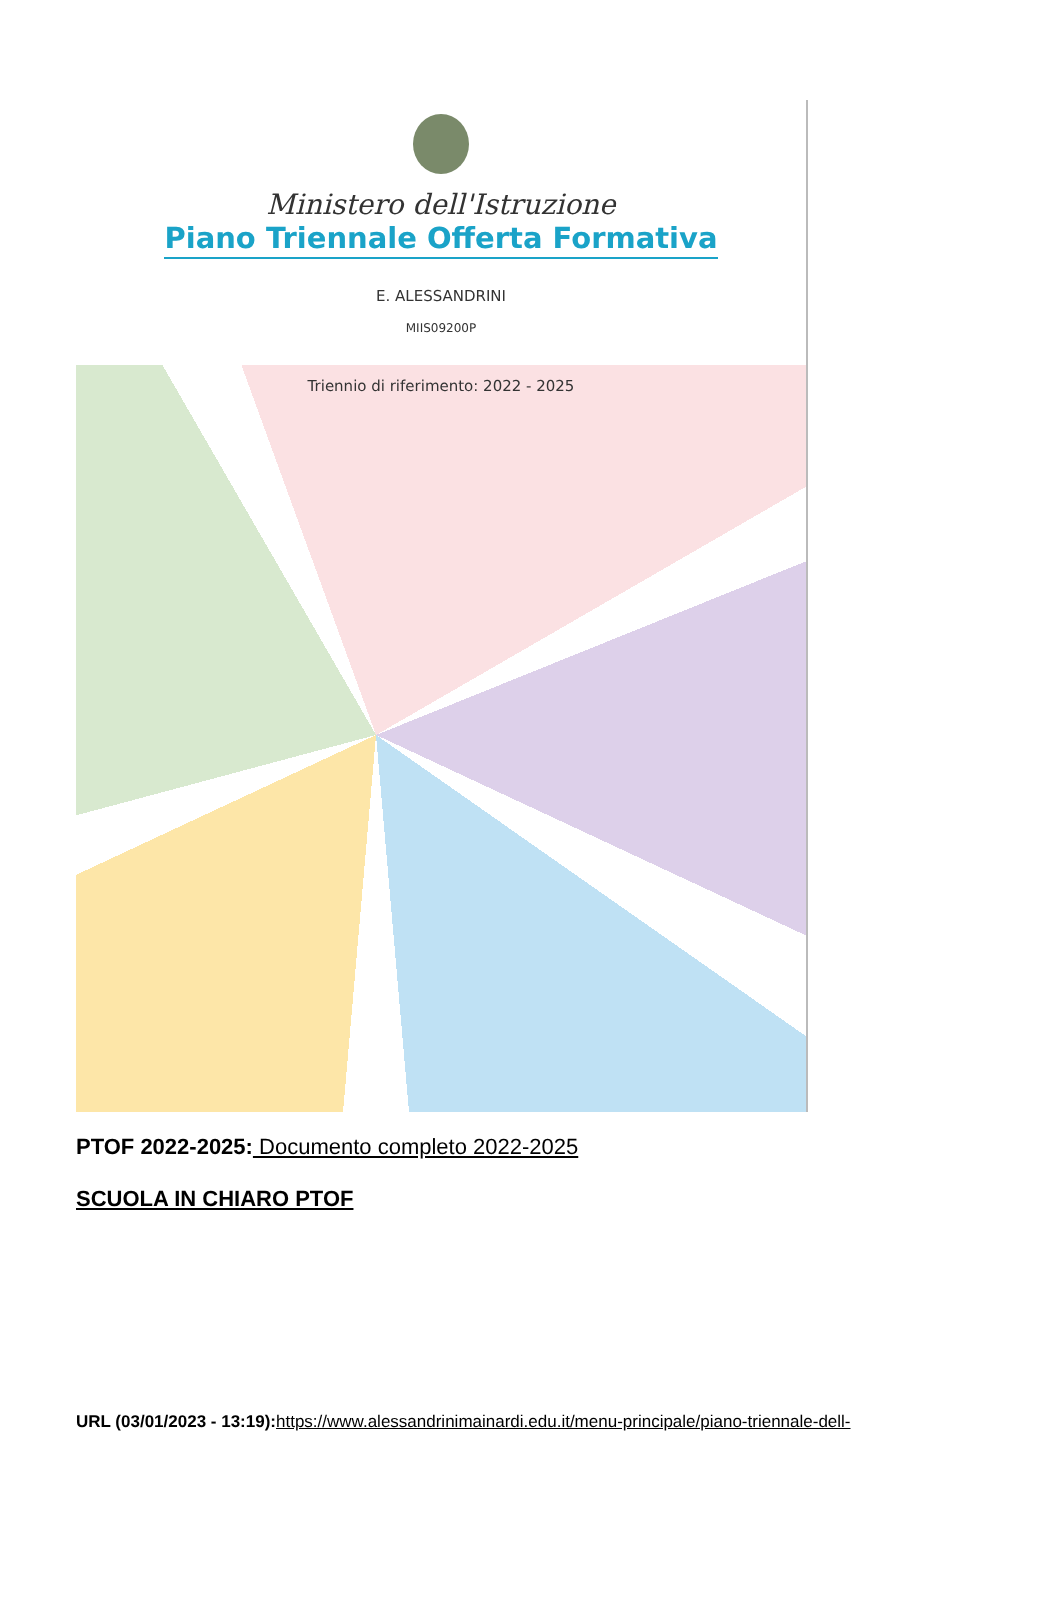Ministero dell'Istruzione
Piano Triennale Offerta Formativa
E. ALESSANDRINI
MIIS09200P
Triennio di riferimento: 2022 - 2025
PTOF 2022-2025: Documento completo 2022-2025
SCUOLA IN CHIARO PTOF
URL (03/01/2023 - 13:19): https://www.alessandrinimainardi.edu.it/menu-principale/piano-triennale-dell-